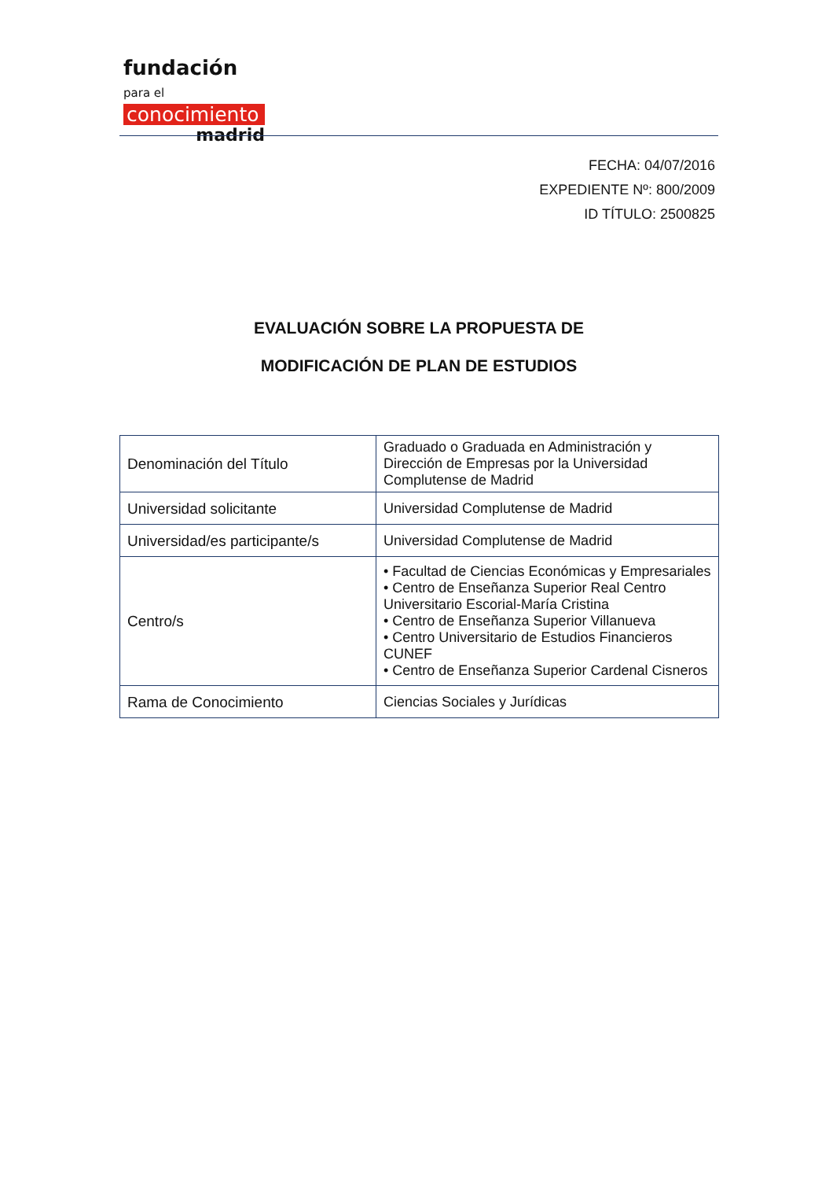fundación para el
conocimiento
madrid
FECHA: 04/07/2016
EXPEDIENTE Nº: 800/2009
ID TÍTULO: 2500825
EVALUACIÓN SOBRE LA PROPUESTA DE
MODIFICACIÓN DE PLAN DE ESTUDIOS
| Denominación del Título | Graduado o Graduada en Administración y Dirección de Empresas por la Universidad Complutense de Madrid |
| Universidad solicitante | Universidad Complutense de Madrid |
| Universidad/es participante/s | Universidad Complutense de Madrid |
| Centro/s | • Facultad de Ciencias Económicas y Empresariales • Centro de Enseñanza Superior Real Centro Universitario Escorial-María Cristina • Centro de Enseñanza Superior Villanueva • Centro Universitario de Estudios Financieros CUNEF • Centro de Enseñanza Superior Cardenal Cisneros |
| Rama de Conocimiento | Ciencias Sociales y Jurídicas |